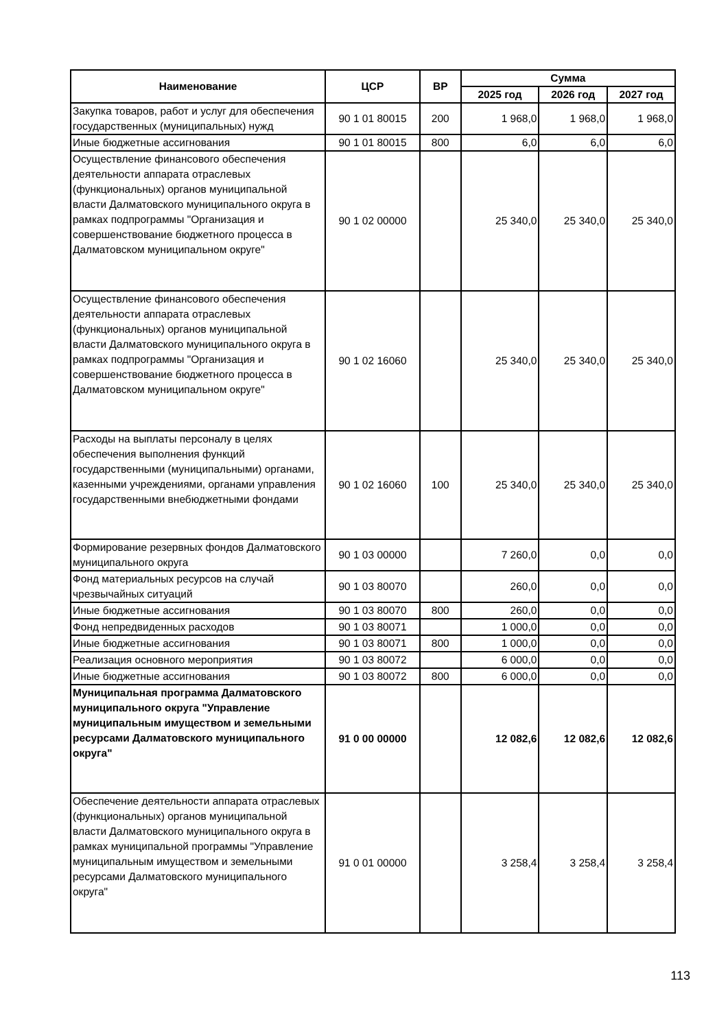| Наименование | ЦСР | ВР | Сумма | | |
| --- | --- | --- | --- | --- | --- |
| | | | 2025 год | 2026 год | 2027 год |
| Закупка товаров, работ и услуг для обеспечения государственных (муниципальных) нужд | 90 1 01 80015 | 200 | 1 968,0 | 1 968,0 | 1 968,0 |
| Иные бюджетные ассигнования | 90 1 01 80015 | 800 | 6,0 | 6,0 | 6,0 |
| Осуществление финансового обеспечения деятельности аппарата отраслевых (функциональных) органов муниципальной власти Далматовского муниципального округа в рамках подпрограммы "Организация и совершенствование бюджетного процесса в Далматовском муниципальном округе" | 90 1 02 00000 | | 25 340,0 | 25 340,0 | 25 340,0 |
| Осуществление финансового обеспечения деятельности аппарата отраслевых (функциональных) органов муниципальной власти Далматовского муниципального округа в рамках подпрограммы "Организация и совершенствование бюджетного процесса в Далматовском муниципальном округе" | 90 1 02 16060 | | 25 340,0 | 25 340,0 | 25 340,0 |
| Расходы на выплаты персоналу в целях обеспечения выполнения функций государственными (муниципальными) органами, казенными учреждениями, органами управления государственными внебюджетными фондами | 90 1 02 16060 | 100 | 25 340,0 | 25 340,0 | 25 340,0 |
| Формирование резервных фондов Далматовского муниципального округа | 90 1 03 00000 | | 7 260,0 | 0,0 | 0,0 |
| Фонд материальных ресурсов на случай чрезвычайных ситуаций | 90 1 03 80070 | | 260,0 | 0,0 | 0,0 |
| Иные бюджетные ассигнования | 90 1 03 80070 | 800 | 260,0 | 0,0 | 0,0 |
| Фонд непредвиденных расходов | 90 1 03 80071 | | 1 000,0 | 0,0 | 0,0 |
| Иные бюджетные ассигнования | 90 1 03 80071 | 800 | 1 000,0 | 0,0 | 0,0 |
| Реализация основного мероприятия | 90 1 03 80072 | | 6 000,0 | 0,0 | 0,0 |
| Иные бюджетные ассигнования | 90 1 03 80072 | 800 | 6 000,0 | 0,0 | 0,0 |
| Муниципальная программа Далматовского муниципального округа "Управление муниципальным имуществом и земельными ресурсами Далматовского муниципального округа" | 91 0 00 00000 | | 12 082,6 | 12 082,6 | 12 082,6 |
| Обеспечение деятельности аппарата отраслевых (функциональных) органов муниципальной власти Далматовского муниципального округа в рамках муниципальной программы "Управление муниципальным имуществом и земельными ресурсами Далматовского муниципального округа" | 91 0 01 00000 | | 3 258,4 | 3 258,4 | 3 258,4 |
113